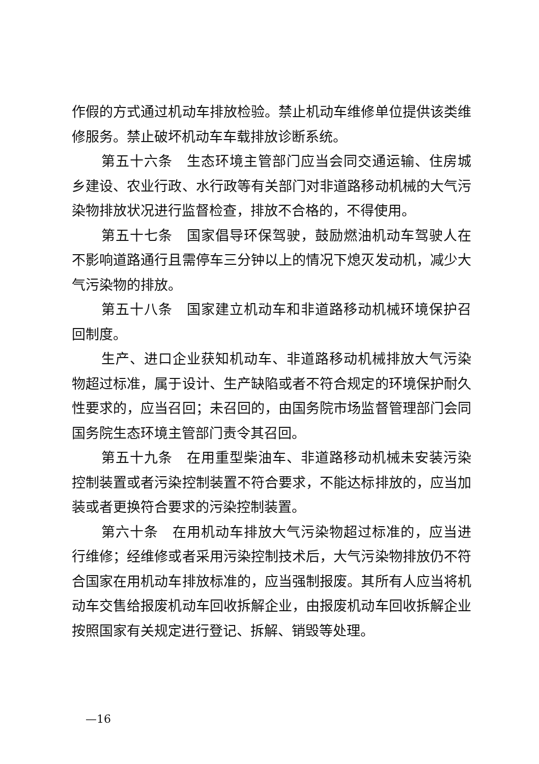作假的方式通过机动车排放检验。禁止机动车维修单位提供该类维修服务。禁止破坏机动车车载排放诊断系统。
第五十六条　生态环境主管部门应当会同交通运输、住房城乡建设、农业行政、水行政等有关部门对非道路移动机械的大气污染物排放状况进行监督检查，排放不合格的，不得使用。
第五十七条　国家倡导环保驾驶，鼓励燃油机动车驾驶人在不影响道路通行且需停车三分钟以上的情况下熄灭发动机，减少大气污染物的排放。
第五十八条　国家建立机动车和非道路移动机械环境保护召回制度。
生产、进口企业获知机动车、非道路移动机械排放大气污染物超过标准，属于设计、生产缺陷或者不符合规定的环境保护耐久性要求的，应当召回；未召回的，由国务院市场监督管理部门会同国务院生态环境主管部门责令其召回。
第五十九条　在用重型柴油车、非道路移动机械未安装污染控制装置或者污染控制装置不符合要求，不能达标排放的，应当加装或者更换符合要求的污染控制装置。
第六十条　在用机动车排放大气污染物超过标准的，应当进行维修；经维修或者采用污染控制技术后，大气污染物排放仍不符合国家在用机动车排放标准的，应当强制报废。其所有人应当将机动车交售给报废机动车回收拆解企业，由报废机动车回收拆解企业按照国家有关规定进行登记、拆解、销毁等处理。
—16